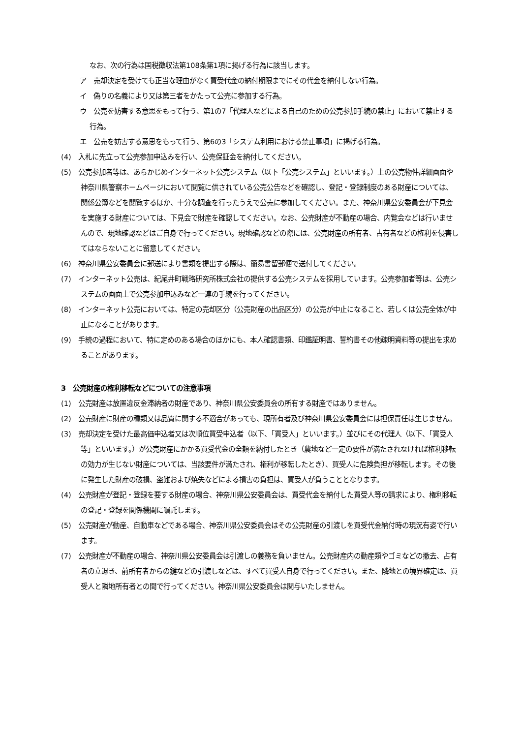なお、次の行為は国税徴収法第108条第1項に掲げる行為に該当します。
ア　売却決定を受けても正当な理由がなく買受代金の納付期限までにその代金を納付しない行為。
イ　偽りの名義により又は第三者をかたって公売に参加する行為。
ウ　公売を妨害する意思をもって行う、第1の7「代理人などによる自己のための公売参加手続の禁止」において禁止する行為。
エ　公売を妨害する意思をもって行う、第6の3「システム利用における禁止事項」に掲げる行為。
(4)　入札に先立って公売参加申込みを行い、公売保証金を納付してください。
(5)　公売参加者等は、あらかじめインターネット公売システム（以下「公売システム」といいます。）上の公売物件詳細画面や神奈川県警察ホームページにおいて閲覧に供されている公売公告などを確認し、登記・登録制度のある財産については、関係公簿などを閲覧するほか、十分な調査を行ったうえで公売に参加してください。また、神奈川県公安委員会が下見会を実施する財産については、下見会で財産を確認してください。なお、公売財産が不動産の場合、内覧会などは行いませんので、現地確認などはご自身で行ってください。現地確認などの際には、公売財産の所有者、占有者などの権利を侵害してはならないことに留意してください。
(6)　神奈川県公安委員会に郵送により書類を提出する際は、簡易書留郵便で送付してください。
(7)　インターネット公売は、紀尾井町戦略研究所株式会社の提供する公売システムを採用しています。公売参加者等は、公売システムの画面上で公売参加申込みなど一連の手続を行ってください。
(8)　インターネット公売においては、特定の売却区分（公売財産の出品区分）の公売が中止になること、若しくは公売全体が中止になることがあります。
(9)　手続の過程において、特に定めのある場合のほかにも、本人確認書類、印鑑証明書、誓約書その他疎明資料等の提出を求めることがあります。
3　公売財産の権利移転などについての注意事項
(1)　公売財産は放置違反金滞納者の財産であり、神奈川県公安委員会の所有する財産ではありません。
(2)　公売財産に財産の種類又は品質に関する不適合があっても、現所有者及び神奈川県公安委員会には担保責任は生じません。
(3)　売却決定を受けた最高価申込者又は次順位買受申込者（以下、「買受人」といいます。）並びにその代理人（以下、「買受人等」といいます。）が公売財産にかかる買受代金の全額を納付したとき（農地など一定の要件が満たされなければ権利移転の効力が生じない財産については、当該要件が満たされ、権利が移転したとき）、買受人に危険負担が移転します。その後に発生した財産の破損、盗難および焼失などによる損害の負担は、買受人が負うこととなります。
(4)　公売財産が登記・登録を要する財産の場合、神奈川県公安委員会は、買受代金を納付した買受人等の請求により、権利移転の登記・登録を関係機関に嘱託します。
(5)　公売財産が動産、自動車などである場合、神奈川県公安委員会はその公売財産の引渡しを買受代金納付時の現況有姿で行います。
(7)　公売財産が不動産の場合、神奈川県公安委員会は引渡しの義務を負いません。公売財産内の動産類やゴミなどの撤去、占有者の立退き、前所有者からの鍵などの引渡しなどは、すべて買受人自身で行ってください。また、隣地との境界確定は、買受人と隣地所有者との間で行ってください。神奈川県公安委員会は関与いたしません。